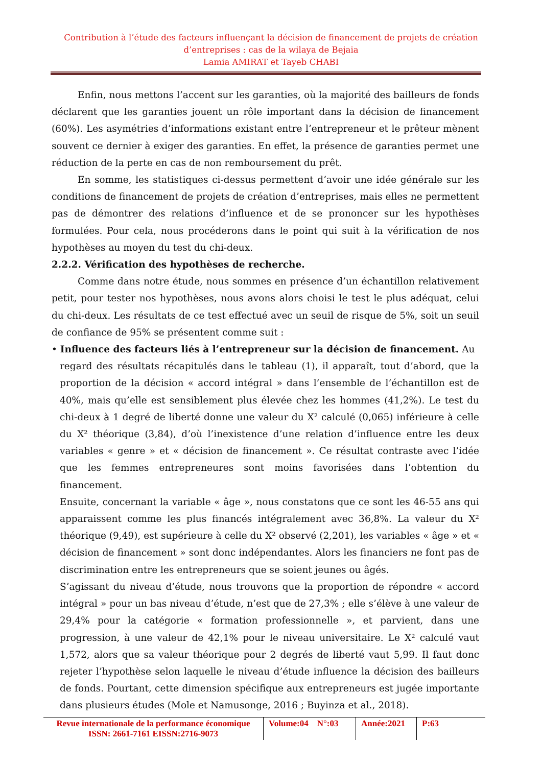Contribution à l’étude des facteurs influençant la décision de financement de projets de création d’entreprises : cas de la wilaya de Bejaia
Lamia AMIRAT et Tayeb CHABI
Enfin, nous mettons l’accent sur les garanties, où la majorité des bailleurs de fonds déclarent que les garanties jouent un rôle important dans la décision de financement (60%). Les asymétries d’informations existant entre l’entrepreneur et le prêteur mènent souvent ce dernier à exiger des garanties. En effet, la présence de garanties permet une réduction de la perte en cas de non remboursement du prêt.
En somme, les statistiques ci-dessus permettent d’avoir une idée générale sur les conditions de financement de projets de création d’entreprises, mais elles ne permettent pas de démontrer des relations d’influence et de se prononcer sur les hypothèses formulées. Pour cela, nous procéderons dans le point qui suit à la vérification de nos hypothèses au moyen du test du chi-deux.
2.2.2. Vérification des hypothèses de recherche.
Comme dans notre étude, nous sommes en présence d’un échantillon relativement petit, pour tester nos hypothèses, nous avons alors choisi le test le plus adéquat, celui du chi-deux. Les résultats de ce test effectué avec un seuil de risque de 5%, soit un seuil de confiance de 95% se présentent comme suit :
• Influence des facteurs liés à l’entrepreneur sur la décision de financement. Au
regard des résultats récapitulés dans le tableau (1), il apparaît, tout d’abord, que la proportion de la décision « accord intégral » dans l’ensemble de l’échantillon est de 40%, mais qu’elle est sensiblement plus élevée chez les hommes (41,2%). Le test du chi-deux à 1 degré de liberté donne une valeur du X² calculé (0,065) inférieure à celle du X² théorique (3,84), d’où l’inexistence d’une relation d’influence entre les deux variables « genre » et « décision de financement ». Ce résultat contraste avec l’idée que les femmes entrepreneures sont moins favorisées dans l’obtention du financement.
Ensuite, concernant la variable « âge », nous constatons que ce sont les 46-55 ans qui apparaissent comme les plus financés intégralement avec 36,8%. La valeur du X² théorique (9,49), est supérieure à celle du X² observé (2,201), les variables « âge » et « décision de financement » sont donc indépendantes. Alors les financiers ne font pas de discrimination entre les entrepreneurs que se soient jeunes ou âgés.
S’agissant du niveau d’étude, nous trouvons que la proportion de répondre « accord intégral » pour un bas niveau d’étude, n’est que de 27,3% ; elle s’élève à une valeur de 29,4% pour la catégorie « formation professionnelle », et parvient, dans une progression, à une valeur de 42,1% pour le niveau universitaire. Le X² calculé vaut 1,572, alors que sa valeur théorique pour 2 degrés de liberté vaut 5,99. Il faut donc rejeter l’hypothèse selon laquelle le niveau d’étude influence la décision des bailleurs de fonds. Pourtant, cette dimension spécifique aux entrepreneurs est jugée importante dans plusieurs études (Mole et Namusonge, 2016 ; Buyinza et al., 2018).
Revue internationale de la performance économique
ISSN: 2661-7161 EISSN:2716-9073
Volume:04 N°:03
Année:2021
P:63